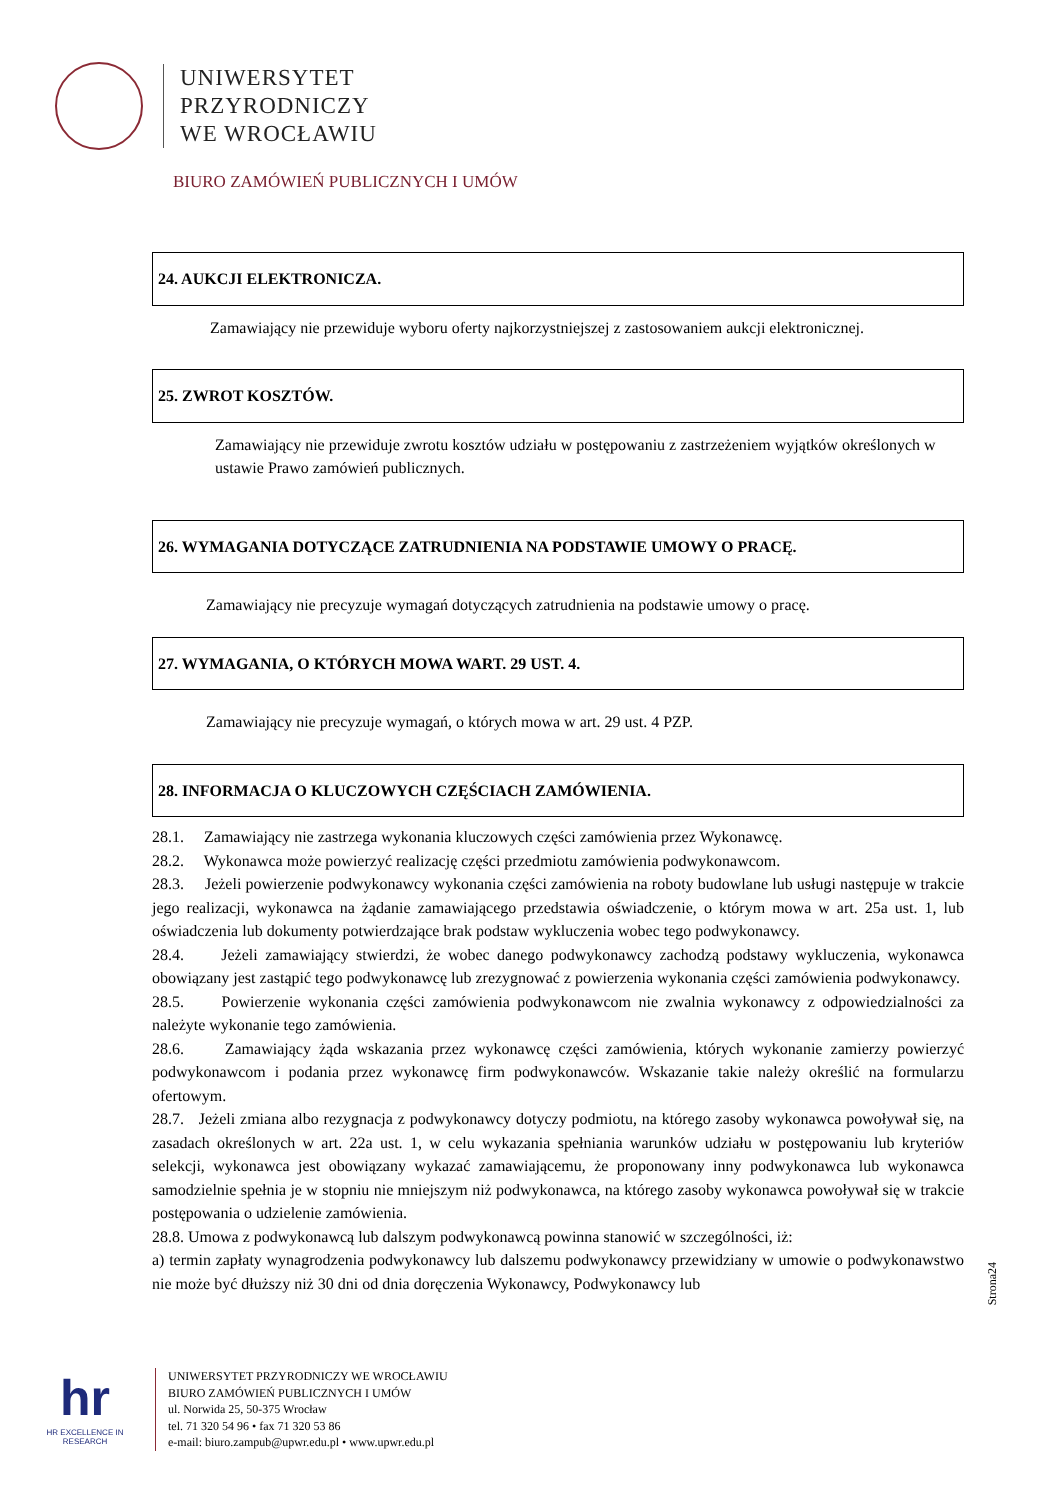UNIWERSYTET
PRZYRODNICZY
WE WROCŁAWIU
BIURO ZAMÓWIEŃ PUBLICZNYCH I UMÓW
24. AUKCJI ELEKTRONICZA.
Zamawiający nie przewiduje wyboru oferty najkorzystniejszej z zastosowaniem aukcji elektronicznej.
25. ZWROT KOSZTÓW.
Zamawiający nie przewiduje zwrotu kosztów udziału w postępowaniu z zastrzeżeniem wyjątków określonych w ustawie Prawo zamówień publicznych.
26. WYMAGANIA DOTYCZĄCE ZATRUDNIENIA NA PODSTAWIE UMOWY O PRACĘ.
Zamawiający nie precyzuje wymagań dotyczących zatrudnienia na podstawie umowy o pracę.
27. WYMAGANIA, O KTÓRYCH MOWA WART. 29 UST. 4.
Zamawiający nie precyzuje wymagań, o których mowa w art. 29 ust. 4 PZP.
28. INFORMACJA O KLUCZOWYCH CZĘŚCIACH ZAMÓWIENIA.
28.1. Zamawiający nie zastrzega wykonania kluczowych części zamówienia przez Wykonawcę.
28.2. Wykonawca może powierzyć realizację części przedmiotu zamówienia podwykonawcom.
28.3. Jeżeli powierzenie podwykonawcy wykonania części zamówienia na roboty budowlane lub usługi następuje w trakcie jego realizacji, wykonawca na żądanie zamawiającego przedstawia oświadczenie, o którym mowa w art. 25a ust. 1, lub oświadczenia lub dokumenty potwierdzające brak podstaw wykluczenia wobec tego podwykonawcy.
28.4. Jeżeli zamawiający stwierdzi, że wobec danego podwykonawcy zachodzą podstawy wykluczenia, wykonawca obowiązany jest zastąpić tego podwykonawcę lub zrezygnować z powierzenia wykonania części zamówienia podwykonawcy.
28.5. Powierzenie wykonania części zamówienia podwykonawcom nie zwalnia wykonawcy z odpowiedzialności za należyte wykonanie tego zamówienia.
28.6. Zamawiający żąda wskazania przez wykonawcę części zamówienia, których wykonanie zamierzy powierzyć podwykonawcom i podania przez wykonawcę firm podwykonawców. Wskazanie takie należy określić na formularzu ofertowym.
28.7. Jeżeli zmiana albo rezygnacja z podwykonawcy dotyczy podmiotu, na którego zasoby wykonawca powoływał się, na zasadach określonych w art. 22a ust. 1, w celu wykazania spełniania warunków udziału w postępowaniu lub kryteriów selekcji, wykonawca jest obowiązany wykazać zamawiającemu, że proponowany inny podwykonawca lub wykonawca samodzielnie spełnia je w stopniu nie mniejszym niż podwykonawca, na którego zasoby wykonawca powoływał się w trakcie postępowania o udzielenie zamówienia.
28.8. Umowa z podwykonawcą lub dalszym podwykonawcą powinna stanowić w szczególności, iż:
a) termin zapłaty wynagrodzenia podwykonawcy lub dalszemu podwykonawcy przewidziany w umowie o podwykonawstwo nie może być dłuższy niż 30 dni od dnia doręczenia Wykonawcy, Podwykonawcy lub
Strona24
hr
HR EXCELLENCE IN RESEARCH
UNIWERSYTET PRZYRODNICZY WE WROCŁAWIU
BIURO ZAMÓWIEŃ PUBLICZNYCH I UMÓW
ul. Norwida 25, 50-375 Wrocław
tel. 71 320 54 96 • fax 71 320 53 86
e-mail: biuro.zampub@upwr.edu.pl • www.upwr.edu.pl